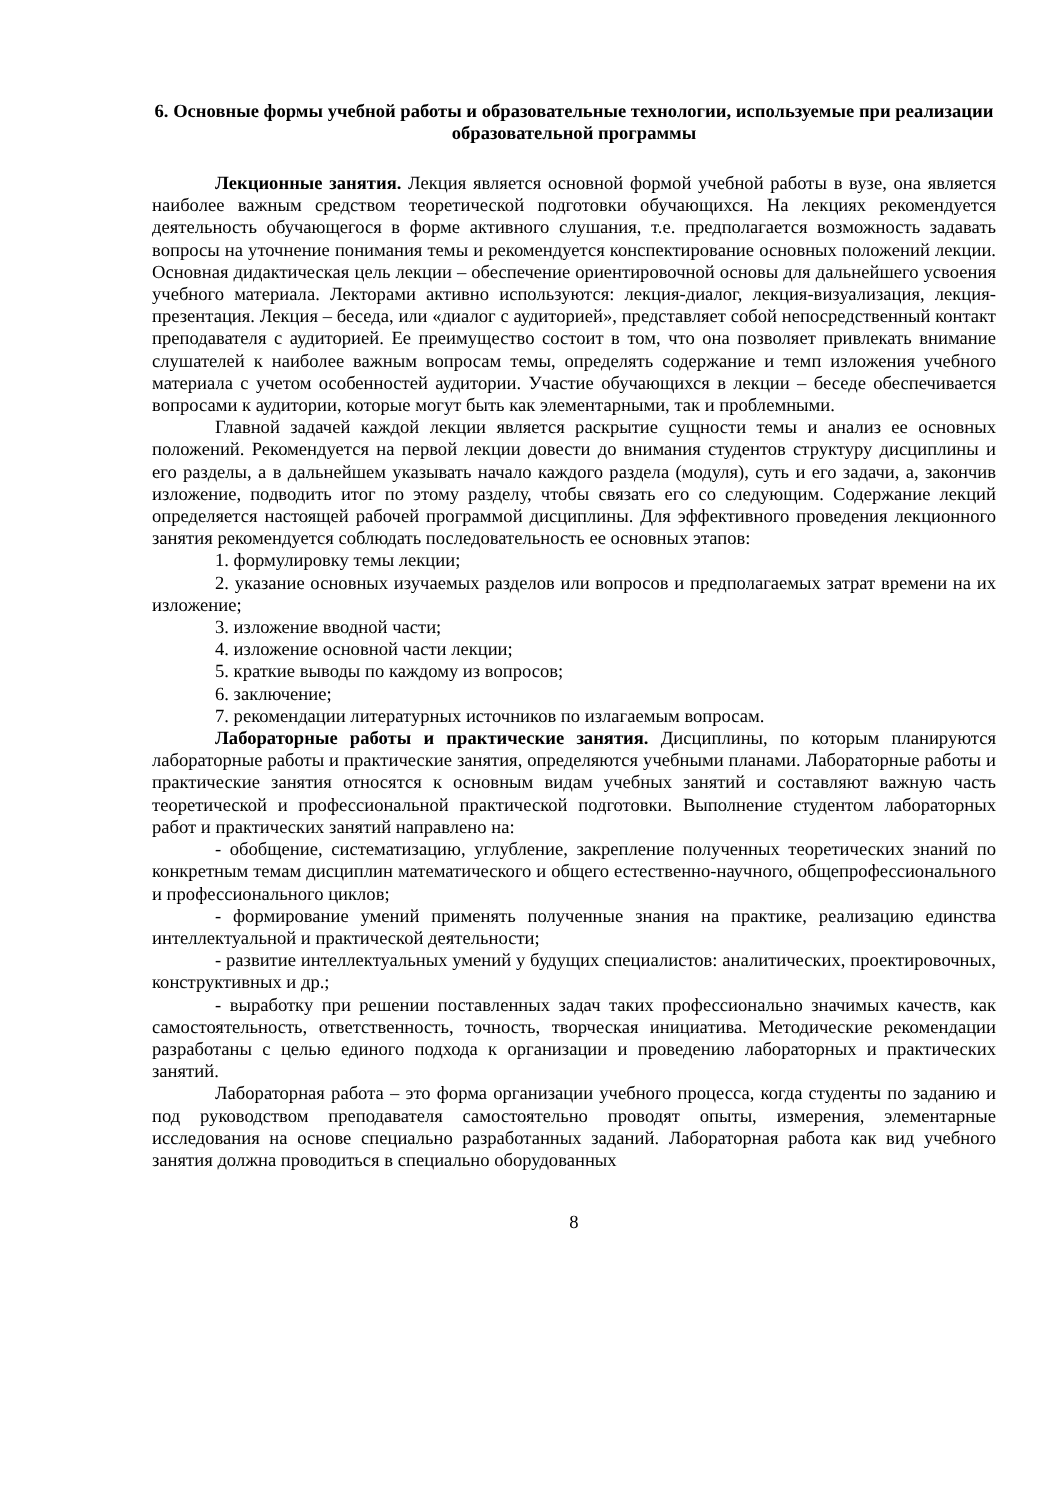6. Основные формы учебной работы и образовательные технологии, используемые при реализации образовательной программы
Лекционные занятия. Лекция является основной формой учебной работы в вузе, она является наиболее важным средством теоретической подготовки обучающихся. На лекциях рекомендуется деятельность обучающегося в форме активного слушания, т.е. предполагается возможность задавать вопросы на уточнение понимания темы и рекомендуется конспектирование основных положений лекции. Основная дидактическая цель лекции – обеспечение ориентировочной основы для дальнейшего усвоения учебного материала. Лекторами активно используются: лекция-диалог, лекция-визуализация, лекция-презентация. Лекция – беседа, или «диалог с аудиторией», представляет собой непосредственный контакт преподавателя с аудиторией. Ее преимущество состоит в том, что она позволяет привлекать внимание слушателей к наиболее важным вопросам темы, определять содержание и темп изложения учебного материала с учетом особенностей аудитории. Участие обучающихся в лекции – беседе обеспечивается вопросами к аудитории, которые могут быть как элементарными, так и проблемными.
Главной задачей каждой лекции является раскрытие сущности темы и анализ ее основных положений. Рекомендуется на первой лекции довести до внимания студентов структуру дисциплины и его разделы, а в дальнейшем указывать начало каждого раздела (модуля), суть и его задачи, а, закончив изложение, подводить итог по этому разделу, чтобы связать его со следующим. Содержание лекций определяется настоящей рабочей программой дисциплины. Для эффективного проведения лекционного занятия рекомендуется соблюдать последовательность ее основных этапов:
1. формулировку темы лекции;
2. указание основных изучаемых разделов или вопросов и предполагаемых затрат времени на их изложение;
3. изложение вводной части;
4. изложение основной части лекции;
5. краткие выводы по каждому из вопросов;
6. заключение;
7. рекомендации литературных источников по излагаемым вопросам.
Лабораторные работы и практические занятия. Дисциплины, по которым планируются лабораторные работы и практические занятия, определяются учебными планами. Лабораторные работы и практические занятия относятся к основным видам учебных занятий и составляют важную часть теоретической и профессиональной практической подготовки. Выполнение студентом лабораторных работ и практических занятий направлено на:
- обобщение, систематизацию, углубление, закрепление полученных теоретических знаний по конкретным темам дисциплин математического и общего естественно-научного, общепрофессионального и профессионального циклов;
- формирование умений применять полученные знания на практике, реализацию единства интеллектуальной и практической деятельности;
- развитие интеллектуальных умений у будущих специалистов: аналитических, проектировочных, конструктивных и др.;
- выработку при решении поставленных задач таких профессионально значимых качеств, как самостоятельность, ответственность, точность, творческая инициатива. Методические рекомендации разработаны с целью единого подхода к организации и проведению лабораторных и практических занятий.
Лабораторная работа – это форма организации учебного процесса, когда студенты по заданию и под руководством преподавателя самостоятельно проводят опыты, измерения, элементарные исследования на основе специально разработанных заданий. Лабораторная работа как вид учебного занятия должна проводиться в специально оборудованных
8